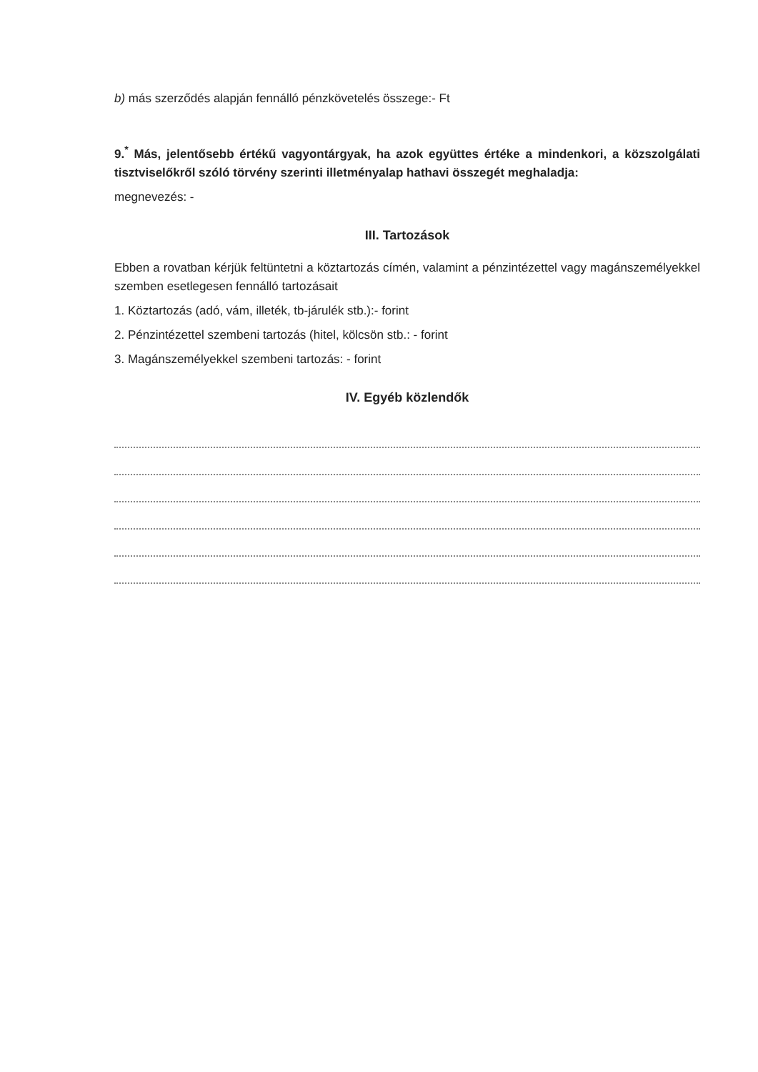b) más szerződés alapján fennálló pénzkövetelés összege:- Ft
9.<sup>*</sup> Más, jelentősebb értékű vagyontárgyak, ha azok együttes értéke a mindenkori, a közszolgálati tisztviselőkről szóló törvény szerinti illetményalap hathavi összegét meghaladja:
megnevezés: -
III. Tartozások
Ebben a rovatban kérjük feltüntetni a köztartozás címén, valamint a pénzintézettel vagy magánszemélyekkel szemben esetlegesen fennálló tartozásait
1. Köztartozás (adó, vám, illeték, tb-járulék stb.):- forint
2. Pénzintézettel szembeni tartozás (hitel, kölcsön stb.: - forint
3. Magánszemélyekkel szembeni tartozás: - forint
IV. Egyéb közlendők